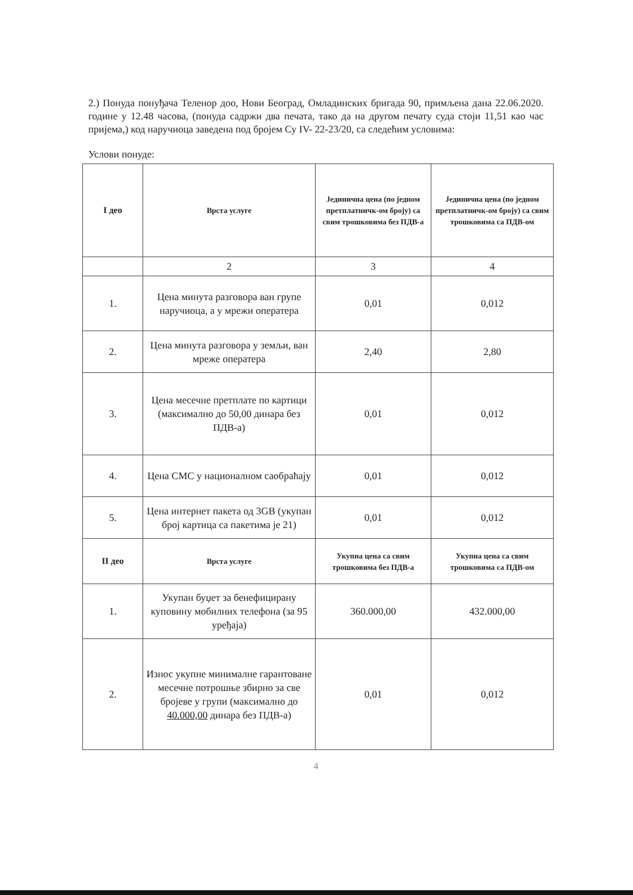2.) Понуда понуђача Теленор доо, Нови Београд, Омладинских бригада 90, примљена дана 22.06.2020. године у 12.48 часова, (понуда садржи два печата, тако да на другом печату суда стоји 11,51 као час пријема,) код наручиоца заведена под бројем Су IV- 22-23/20, са следећим условима:
Услови понуде:
| I део | Врста услуге | Јединична цена (по једном претплатничк-ом броју) са свим трошковима без ПДВ-а | Јединична цена (по једном претплатничк-ом броју) са свим трошковима са ПДВ-ом |
| --- | --- | --- | --- |
| | 2 | 3 | 4 |
| 1. | Цена минута разговора ван групе наручиоца, а у мрежи оператера | 0,01 | 0,012 |
| 2. | Цена минута разговора у земљи, ван мреже оператера | 2,40 | 2,80 |
| 3. | Цена месечне претплате по картици (максимално до 50,00 динара без ПДВ-а) | 0,01 | 0,012 |
| 4. | Цена СМС у националном саобраћају | 0,01 | 0,012 |
| 5. | Цена интернет пакета од 3GB (укупан број картица са пакетима је 21) | 0,01 | 0,012 |
| II део | Врста услуге | Укупна цена са свим трошковима без ПДВ-а | Укупна цена са свим трошковима са ПДВ-ом |
| 1. | Укупан буџет за бенефицирану куповину мобилних телефона (за 95 уређаја) | 360.000,00 | 432.000,00 |
| 2. | Износ укупне минималне гарантоване месечне потрошње збирно за све бројеве у групи (максимално до 40.000,00 динара без ПДВ-а) | 0,01 | 0,012 |
4